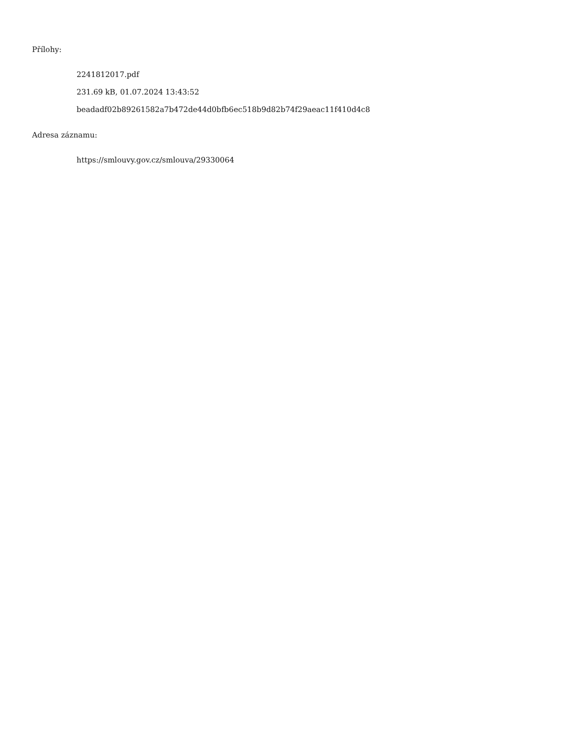Přílohy:
2241812017.pdf
231.69 kB, 01.07.2024 13:43:52
beadadf02b89261582a7b472de44d0bfb6ec518b9d82b74f29aeac11f410d4c8
Adresa záznamu:
https://smlouvy.gov.cz/smlouva/29330064